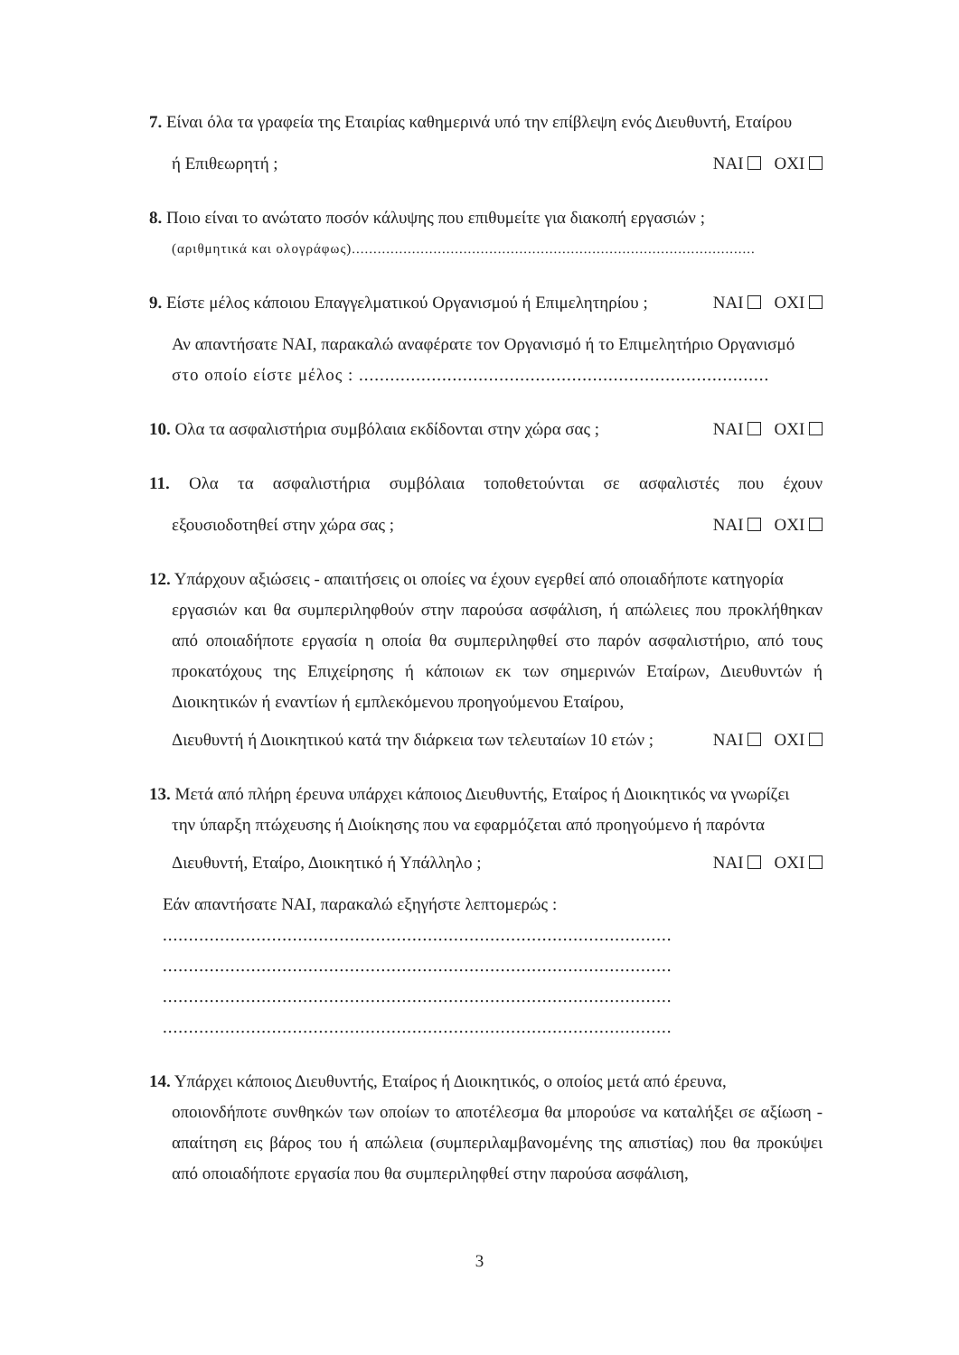7. Είναι όλα τα γραφεία της Εταιρίας καθημερινά υπό την επίβλεψη ενός Διευθυντή, Εταίρου
ή Επιθεωρητή ; NAI OXI
8. Ποιο είναι το ανώτατο ποσόν κάλυψης που επιθυμείτε για διακοπή εργασιών ;
(αριθμητικά και ολογράφως)..............................................................................................
9. Είστε μέλος κάποιου Επαγγελματικού Οργανισμού ή Επιμελητηρίου ; NAI OXI
Αν απαντήσατε NAI, παρακαλώ αναφέρατε τον Οργανισμό ή το Επιμελητήριο Οργανισμό
στο οποίο είστε μέλος : ...............................................................................
10. Ολα τα ασφαλιστήρια συμβόλαια εκδίδονται στην χώρα σας ; NAI OXI
11. Ολα τα ασφαλιστήρια συμβόλαια τοποθετούνται σε ασφαλιστές που έχουν
εξουσιοδοτηθεί στην χώρα σας ; NAI OXI
12. Υπάρχουν αξιώσεις - απαιτήσεις οι οποίες να έχουν εγερθεί από οποιαδήποτε κατηγορία
εργασιών και θα συμπεριληφθούν στην παρούσα ασφάλιση, ή απώλειες που προκλήθηκαν από οποιαδήποτε εργασία η οποία θα συμπεριληφθεί στο παρόν ασφαλιστήριο, από τους προκατόχους της Επιχείρησης ή κάποιων εκ των σημερινών Εταίρων, Διευθυντών ή Διοικητικών ή εναντίων ή εμπλεκόμενου προηγούμενου Εταίρου,
Διευθυντή ή Διοικητικού κατά την διάρκεια των τελευταίων 10 ετών ; NAI OXI
13. Μετά από πλήρη έρευνα υπάρχει κάποιος Διευθυντής, Εταίρος ή Διοικητικός να γνωρίζει
την ύπαρξη πτώχευσης ή Διοίκησης που να εφαρμόζεται από προηγούμενο ή παρόντα
Διευθυντή, Εταίρο, Διοικητικό ή Υπάλληλο ; NAI OXI
Εάν απαντήσατε NAI, παρακαλώ εξηγήστε λεπτομερώς :
..................................................................................................
..................................................................................................
..................................................................................................
..................................................................................................
14. Υπάρχει κάποιος Διευθυντής, Εταίρος ή Διοικητικός, ο οποίος μετά από έρευνα,
οποιονδήποτε συνθηκών των οποίων το αποτέλεσμα θα μπορούσε να καταλήξει σε αξίωση - απαίτηση εις βάρος του ή απώλεια (συμπεριλαμβανομένης της απιστίας) που θα προκύψει από οποιαδήποτε εργασία που θα συμπεριληφθεί στην παρούσα ασφάλιση,
3